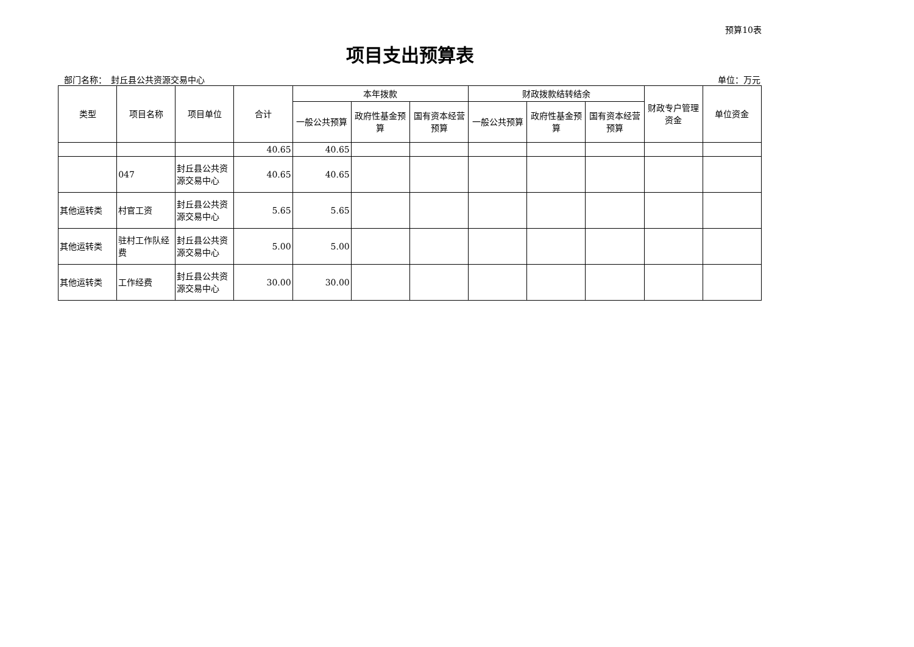预算10表
项目支出预算表
部门名称：　封丘县公共资源交易中心 单位：万元
| 类型 | 项目名称 | 项目单位 | 合计 | 本年拨款 | | | 财政拨款结转结余 | | | 财政专户管理资金 | 单位资金 |
| --- | --- | --- | --- | --- | --- | --- | --- | --- | --- | --- | --- |
| | | | | 一般公共预算 | 政府性基金预算 | 国有资本经营预算 | 一般公共预算 | 政府性基金预算 | 国有资本经营预算 | | |
| | | | 40.65 | 40.65 | | | | | | | |
| | 047 | 封丘县公共资源交易中心 | 40.65 | 40.65 | | | | | | | |
| 其他运转类 | 村官工资 | 封丘县公共资源交易中心 | 5.65 | 5.65 | | | | | | | |
| 其他运转类 | 驻村工作队经费 | 封丘县公共资源交易中心 | 5.00 | 5.00 | | | | | | | |
| 其他运转类 | 工作经费 | 封丘县公共资源交易中心 | 30.00 | 30.00 | | | | | | | |